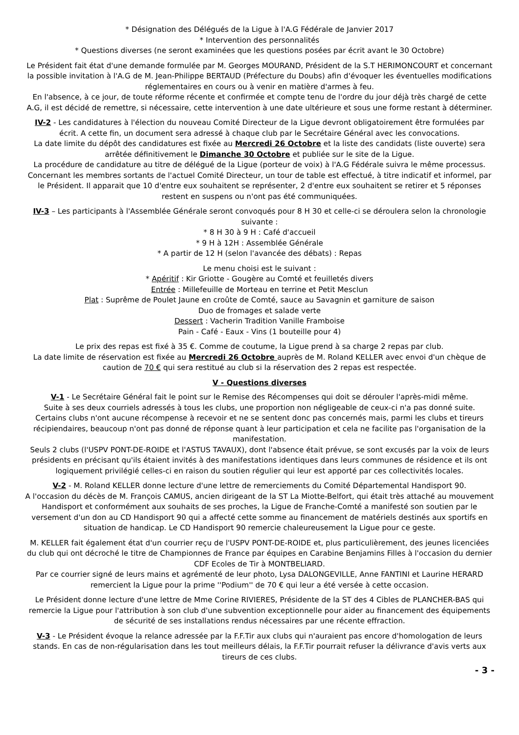* Désignation des Délégués de la Ligue à l'A.G Fédérale de Janvier 2017
* Intervention des personnalités
* Questions diverses (ne seront examinées que les questions posées par écrit avant le 30 Octobre)
Le Président fait état d'une demande formulée par M. Georges MOURAND, Président de la S.T HERIMONCOURT et concernant la possible invitation à l'A.G de M. Jean-Philippe BERTAUD (Préfecture du Doubs) afin d'évoquer les éventuelles modifications réglementaires en cours ou à venir en matière d'armes à feu.
En l'absence, à ce jour, de toute réforme récente et confirmée et compte tenu de l'ordre du jour déjà très chargé de cette A.G, il est décidé de remettre, si nécessaire, cette intervention à une date ultérieure et sous une forme restant à déterminer.
IV-2 - Les candidatures à l'élection du nouveau Comité Directeur de la Ligue devront obligatoirement être formulées par écrit. A cette fin, un document sera adressé à chaque club par le Secrétaire Général avec les convocations.
La date limite du dépôt des candidatures est fixée au Mercredi 26 Octobre et la liste des candidats (liste ouverte) sera arrêtée définitivement le Dimanche 30 Octobre et publiée sur le site de la Ligue.
La procédure de candidature au titre de délégué de la Ligue (porteur de voix) à l'A.G Fédérale suivra le même processus.
Concernant les membres sortants de l'actuel Comité Directeur, un tour de table est effectué, à titre indicatif et informel, par le Président. Il apparait que 10 d'entre eux souhaitent se représenter, 2 d'entre eux souhaitent se retirer et 5 réponses restent en suspens ou n'ont pas été communiquées.
IV-3 – Les participants à l'Assemblée Générale seront convoqués pour 8 H 30 et celle-ci se déroulera selon la chronologie suivante :
* 8 H 30 à 9 H : Café d'accueil
* 9 H à 12H : Assemblée Générale
* A partir de 12 H (selon l'avancée des débats) : Repas
Le menu choisi est le suivant :
* Apéritif : Kir Griotte - Gougère au Comté et feuilletés divers
Entrée : Millefeuille de Morteau en terrine et Petit Mesclun
Plat : Suprême de Poulet Jaune en croûte de Comté, sauce au Savagnin et garniture de saison
Duo de fromages et salade verte
Dessert : Vacherin Tradition Vanille Framboise
Pain - Café - Eaux - Vins (1 bouteille pour 4)
Le prix des repas est fixé à 35 €. Comme de coutume, la Ligue prend à sa charge 2 repas par club.
La date limite de réservation est fixée au Mercredi 26 Octobre auprès de M. Roland KELLER avec envoi d'un chèque de caution de 70 € qui sera restitué au club si la réservation des 2 repas est respectée.
V - Questions diverses
V-1 - Le Secrétaire Général fait le point sur le Remise des Récompenses qui doit se dérouler l'après-midi même.
Suite à ses deux courriels adressés à tous les clubs, une proportion non négligeable de ceux-ci n'a pas donné suite.
Certains clubs n'ont aucune récompense à recevoir et ne se sentent donc pas concernés mais, parmi les clubs et tireurs récipiendaires, beaucoup n'ont pas donné de réponse quant à leur participation et cela ne facilite pas l'organisation de la manifestation.
Seuls 2 clubs (l'USPV PONT-DE-ROIDE et l'ASTUS TAVAUX), dont l'absence était prévue, se sont excusés par la voix de leurs présidents en précisant qu'ils étaient invités à des manifestations identiques dans leurs communes de résidence et ils ont logiquement privilégié celles-ci en raison du soutien régulier qui leur est apporté par ces collectivités locales.
V-2 - M. Roland KELLER donne lecture d'une lettre de remerciements du Comité Départemental Handisport 90.
A l'occasion du décès de M. François CAMUS, ancien dirigeant de la ST La Miotte-Belfort, qui était très attaché au mouvement Handisport et conformément aux souhaits de ses proches, la Ligue de Franche-Comté a manifesté son soutien par le versement d'un don au CD Handisport 90 qui a affecté cette somme au financement de matériels destinés aux sportifs en situation de handicap. Le CD Handisport 90 remercie chaleureusement la Ligue pour ce geste.
M. KELLER fait également état d'un courrier reçu de l'USPV PONT-DE-ROIDE et, plus particulièrement, des jeunes licenciées du club qui ont décroché le titre de Championnes de France par équipes en Carabine Benjamins Filles à l'occasion du dernier CDF Ecoles de Tir à MONTBELIARD.
Par ce courrier signé de leurs mains et agrémenté de leur photo, Lysa DALONGEVILLE, Anne FANTINI et Laurine HERARD remercient la Ligue pour la prime ''Podium'' de 70 € qui leur a été versée à cette occasion.
Le Président donne lecture d'une lettre de Mme Corine RIVIERES, Présidente de la ST des 4 Cibles de PLANCHER-BAS qui remercie la Ligue pour l'attribution à son club d'une subvention exceptionnelle pour aider au financement des équipements de sécurité de ses installations rendus nécessaires par une récente effraction.
V-3 - Le Président évoque la relance adressée par la F.F.Tir aux clubs qui n'auraient pas encore d'homologation de leurs stands. En cas de non-régularisation dans les tout meilleurs délais, la F.F.Tir pourrait refuser la délivrance d'avis verts aux tireurs de ces clubs.
- 3 -